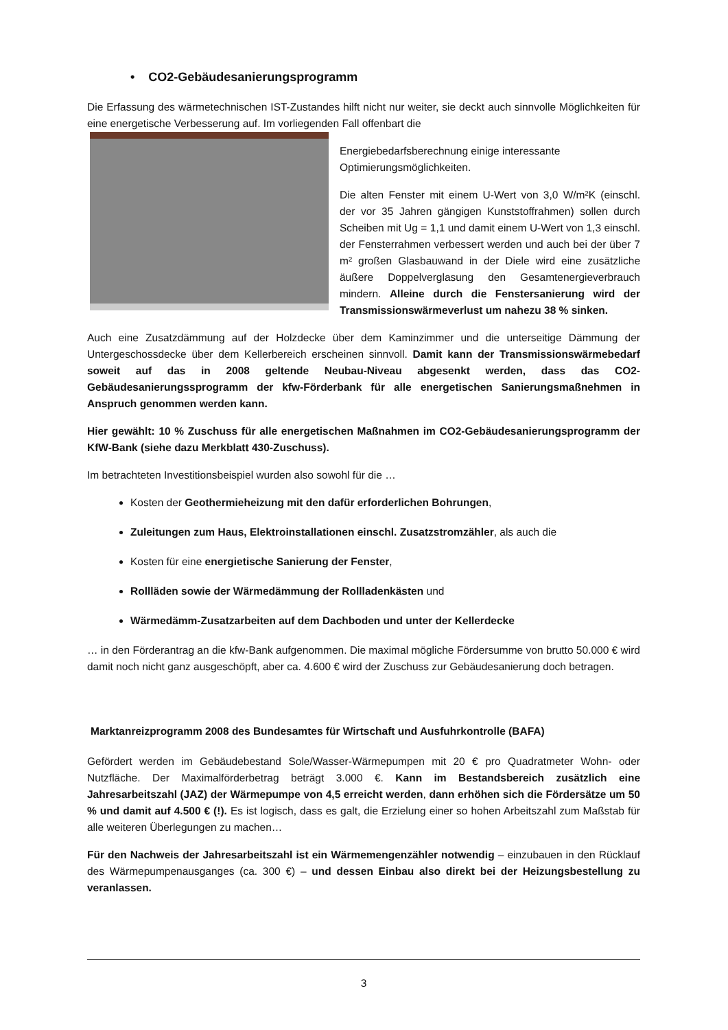• CO2-Gebäudesanierungsprogramm
Die Erfassung des wärmetechnischen IST-Zustandes hilft nicht nur weiter, sie deckt auch sinnvolle Möglichkeiten für eine energetische Verbesserung auf. Im vorliegenden Fall offenbart die
Energiebedarfsberechnung einige interessante Optimierungsmöglichkeiten.
Die alten Fenster mit einem U-Wert von 3,0 W/m²K (einschl. der vor 35 Jahren gängigen Kunststoffrahmen) sollen durch Scheiben mit Ug = 1,1 und damit einem U-Wert von 1,3 einschl. der Fensterrahmen verbessert werden und auch bei der über 7 m² großen Glasbauwand in der Diele wird eine zusätzliche äußere Doppelverglasung den Gesamtenergieverbrauch mindern. Alleine durch die Fenstersanierung wird der Transmissionswärmeverlust um nahezu 38 % sinken.
Auch eine Zusatzdämmung auf der Holzdecke über dem Kaminzimmer und die unterseitige Dämmung der Untergeschossdecke über dem Kellerbereich erscheinen sinnvoll. Damit kann der Transmissionswärmebedarf soweit auf das in 2008 geltende Neubau-Niveau abgesenkt werden, dass das CO2-Gebäudesanierungssprogramm der kfw-Förderbank für alle energetischen Sanierungsmaßnehmen in Anspruch genommen werden kann.
Hier gewählt: 10 % Zuschuss für alle energetischen Maßnahmen im CO2-Gebäudesanierungsprogramm der KfW-Bank (siehe dazu Merkblatt 430-Zuschuss).
Im betrachteten Investitionsbeispiel wurden also sowohl für die …
Kosten der Geothermieheizung mit den dafür erforderlichen Bohrungen,
Zuleitungen zum Haus, Elektroinstallationen einschl. Zusatzstromzähler, als auch die
Kosten für eine energietische Sanierung der Fenster,
Rollläden sowie der Wärmedämmung der Rollladenkästen und
Wärmedämm-Zusatzarbeiten auf dem Dachboden und unter der Kellerdecke
… in den Förderantrag an die kfw-Bank aufgenommen. Die maximal mögliche Fördersumme von brutto 50.000 € wird damit noch nicht ganz ausgeschöpft, aber ca. 4.600 € wird der Zuschuss zur Gebäudesanierung doch betragen.
Marktanreizprogramm 2008 des Bundesamtes für Wirtschaft und Ausfuhrkontrolle (BAFA)
Gefördert werden im Gebäudebestand Sole/Wasser-Wärmepumpen mit 20 € pro Quadratmeter Wohn- oder Nutzfläche. Der Maximalförderbetrag beträgt 3.000 €. Kann im Bestandsbereich zusätzlich eine Jahresarbeitszahl (JAZ) der Wärmepumpe von 4,5 erreicht werden, dann erhöhen sich die Fördersätze um 50 % und damit auf 4.500 € (!). Es ist logisch, dass es galt, die Erzielung einer so hohen Arbeitszahl zum Maßstab für alle weiteren Überlegungen zu machen…
Für den Nachweis der Jahresarbeitszahl ist ein Wärmemengenzähler notwendig – einzubauen in den Rücklauf des Wärmepumpenausganges (ca. 300 €) – und dessen Einbau also direkt bei der Heizungsbestellung zu veranlassen.
3